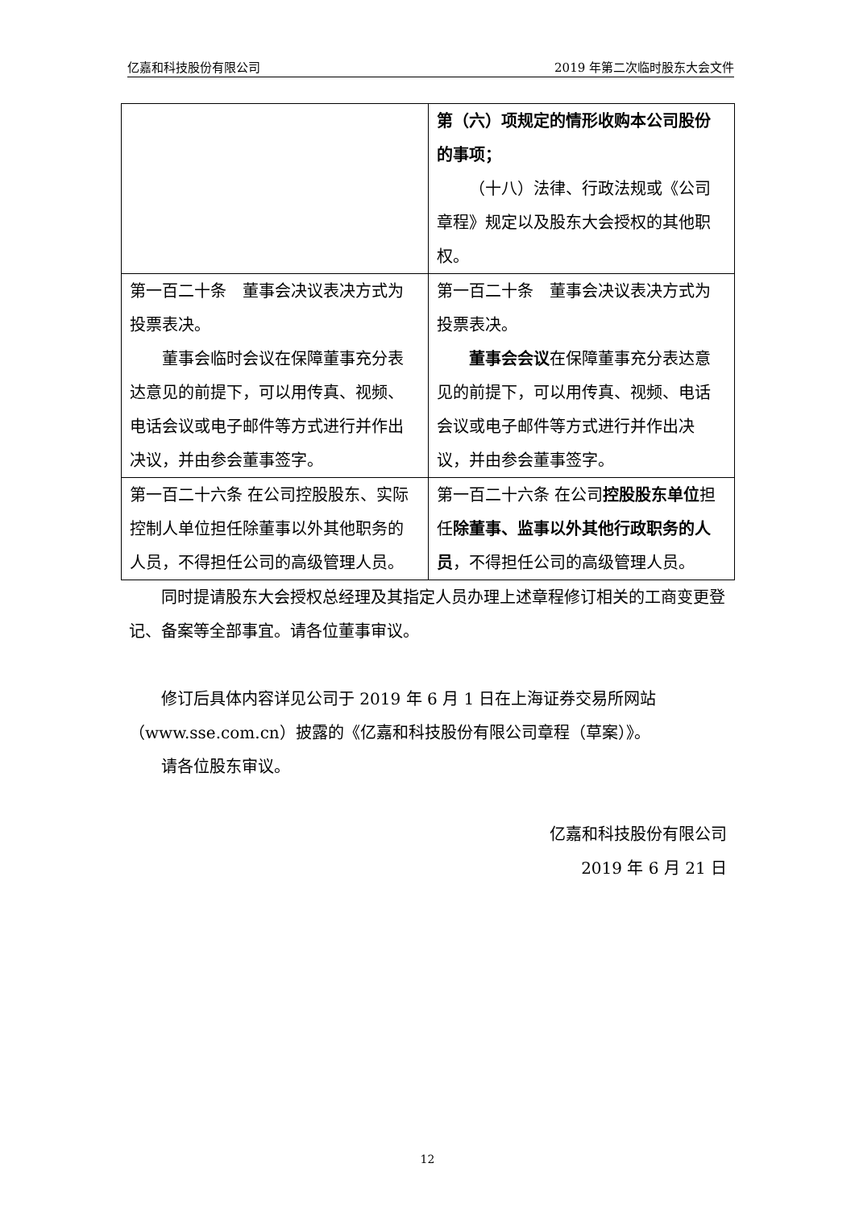亿嘉和科技股份有限公司 2019 年第二次临时股东大会文件
| | 第（六）项规定的情形收购本公司股份的事项； （十八）法律、行政法规或《公司章程》规定以及股东大会授权的其他职权。 |
| 第一百二十条 董事会决议表决方式为投票表决。 董事会临时会议在保障董事充分表达意见的前提下，可以用传真、视频、电话会议或电子邮件等方式进行并作出决议，并由参会董事签字。 | 第一百二十条 董事会决议表决方式为投票表决。 董事会会议 在保障董事充分表达意见的前提下，可以用传真、视频、电话会议或电子邮件等方式进行并作出决议，并由参会董事签字。 |
| 第一百二十六条 在公司控股股东、实际控制人单位担任除董事以外其他职务的人员，不得担任公司的高级管理人员。 | 第一百二十六条 在公司 控股股东单位 担任 除董事、监事以外其他行政职务的人员 ，不得担任公司的高级管理人员。 |
同时提请股东大会授权总经理及其指定人员办理上述章程修订相关的工商变更登记、备案等全部事宜。请各位董事审议。
修订后具体内容详见公司于 2019 年 6 月 1 日在上海证券交易所网站（www.sse.com.cn）披露的《亿嘉和科技股份有限公司章程（草案）》。
请各位股东审议。
亿嘉和科技股份有限公司
2019 年 6 月 21 日
12